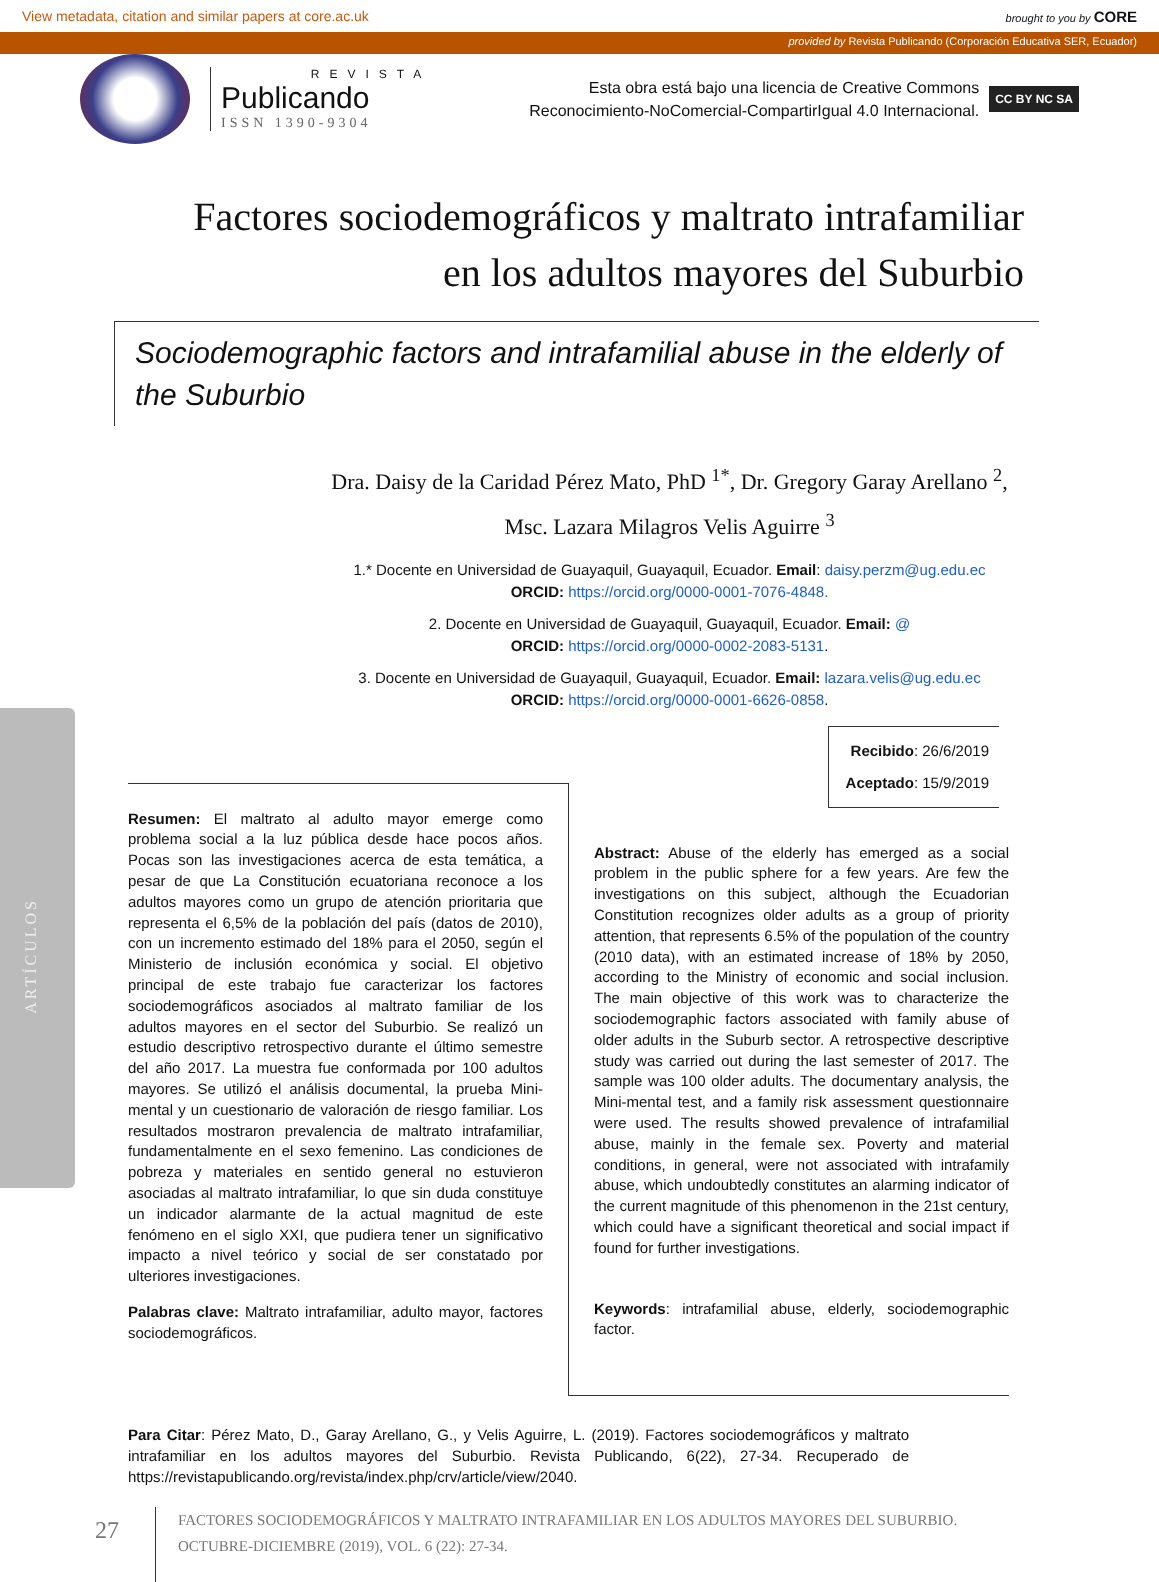View metadata, citation and similar papers at core.ac.uk brought to you by CORE
provided by Revista Publicando (Corporación Educativa SER, Ecuador)
REVISTA
Publicando
ISSN 1390-9304
Esta obra está bajo una licencia de Creative Commons Reconocimiento-NoComercial-CompartirIgual 4.0 Internacional.
CC BY NC SA
Factores sociodemográficos y maltrato intrafamiliar
en los adultos mayores del Suburbio
Sociodemographic factors and intrafamilial abuse in the elderly of the Suburbio
Dra. Daisy de la Caridad Pérez Mato, PhD <sup>1*</sup>, Dr. Gregory Garay Arellano <sup>2</sup>,
Msc. Lazara Milagros Velis Aguirre <sup>3</sup>
1.* Docente en Universidad de Guayaquil, Guayaquil, Ecuador. Email: daisy.perzm@ug.edu.ec
ORCID: https://orcid.org/0000-0001-7076-4848.
2. Docente en Universidad de Guayaquil, Guayaquil, Ecuador. Email: @
ORCID: https://orcid.org/0000-0002-2083-5131.
3. Docente en Universidad de Guayaquil, Guayaquil, Ecuador. Email: lazara.velis@ug.edu.ec
ORCID: https://orcid.org/0000-0001-6626-0858.
Recibido: 26/6/2019
Aceptado: 15/9/2019
Resumen: El maltrato al adulto mayor emerge como problema social a la luz pública desde hace pocos años. Pocas son las investigaciones acerca de esta temática, a pesar de que La Constitución ecuatoriana reconoce a los adultos mayores como un grupo de atención prioritaria que representa el 6,5% de la población del país (datos de 2010), con un incremento estimado del 18% para el 2050, según el Ministerio de inclusión económica y social. El objetivo principal de este trabajo fue caracterizar los factores sociodemográficos asociados al maltrato familiar de los adultos mayores en el sector del Suburbio. Se realizó un estudio descriptivo retrospectivo durante el último semestre del año 2017. La muestra fue conformada por 100 adultos mayores. Se utilizó el análisis documental, la prueba Mini-mental y un cuestionario de valoración de riesgo familiar. Los resultados mostraron prevalencia de maltrato intrafamiliar, fundamentalmente en el sexo femenino. Las condiciones de pobreza y materiales en sentido general no estuvieron asociadas al maltrato intrafamiliar, lo que sin duda constituye un indicador alarmante de la actual magnitud de este fenómeno en el siglo XXI, que pudiera tener un significativo impacto a nivel teórico y social de ser constatado por ulteriores investigaciones.
Palabras clave: Maltrato intrafamiliar, adulto mayor, factores sociodemográficos.
Abstract: Abuse of the elderly has emerged as a social problem in the public sphere for a few years. Are few the investigations on this subject, although the Ecuadorian Constitution recognizes older adults as a group of priority attention, that represents 6.5% of the population of the country (2010 data), with an estimated increase of 18% by 2050, according to the Ministry of economic and social inclusion. The main objective of this work was to characterize the sociodemographic factors associated with family abuse of older adults in the Suburb sector. A retrospective descriptive study was carried out during the last semester of 2017. The sample was 100 older adults. The documentary analysis, the Mini-mental test, and a family risk assessment questionnaire were used. The results showed prevalence of intrafamilial abuse, mainly in the female sex. Poverty and material conditions, in general, were not associated with intrafamily abuse, which undoubtedly constitutes an alarming indicator of the current magnitude of this phenomenon in the 21st century, which could have a significant theoretical and social impact if found for further investigations.
Keywords: intrafamilial abuse, elderly, sociodemographic factor.
Para Citar: Pérez Mato, D., Garay Arellano, G., y Velis Aguirre, L. (2019). Factores sociodemográficos y maltrato intrafamiliar en los adultos mayores del Suburbio. Revista Publicando, 6(22), 27-34. Recuperado de https://revistapublicando.org/revista/index.php/crv/article/view/2040.
27
FACTORES SOCIODEMOGRÁFICOS Y MALTRATO INTRAFAMILIAR EN LOS ADULTOS MAYORES DEL SUBURBIO. OCTUBRE-DICIEMBRE (2019), VOL. 6 (22): 27-34.
ARTÍCULOS